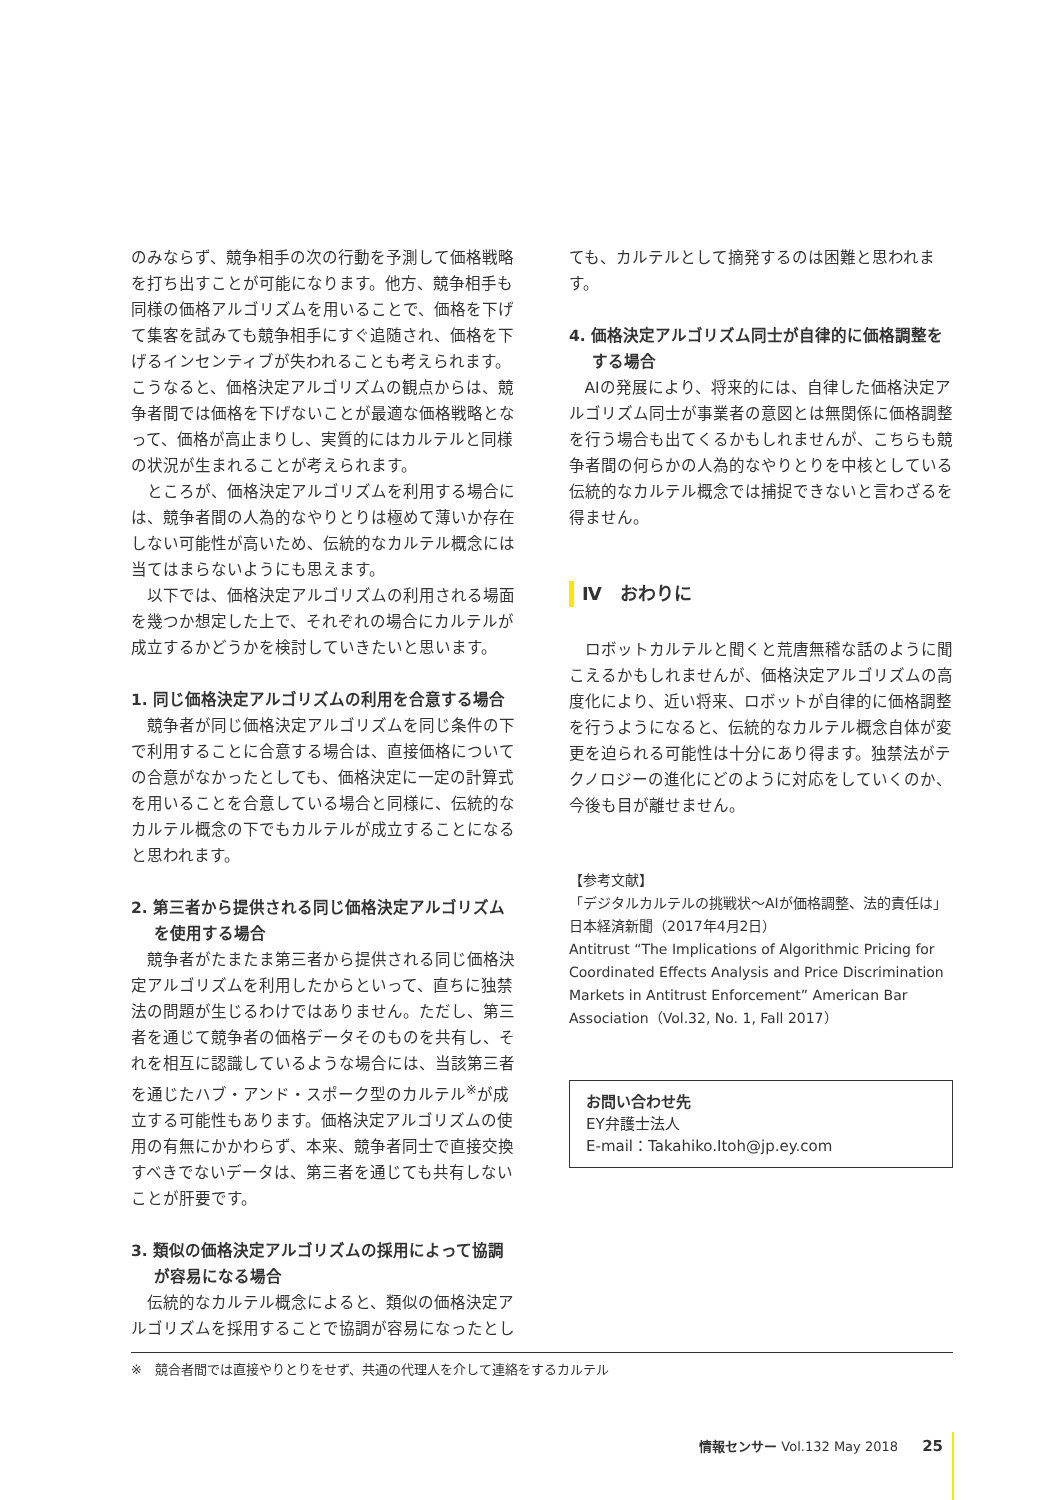のみならず、競争相手の次の行動を予測して価格戦略を打ち出すことが可能になります。他方、競争相手も同様の価格アルゴリズムを用いることで、価格を下げて集客を試みても競争相手にすぐ追随され、価格を下げるインセンティブが失われることも考えられます。こうなると、価格決定アルゴリズムの観点からは、競争者間では価格を下げないことが最適な価格戦略となって、価格が高止まりし、実質的にはカルテルと同様の状況が生まれることが考えられます。
ところが、価格決定アルゴリズムを利用する場合には、競争者間の人為的なやりとりは極めて薄いか存在しない可能性が高いため、伝統的なカルテル概念には当てはまらないようにも思えます。
以下では、価格決定アルゴリズムの利用される場面を幾つか想定した上で、それぞれの場合にカルテルが成立するかどうかを検討していきたいと思います。
1. 同じ価格決定アルゴリズムの利用を合意する場合
競争者が同じ価格決定アルゴリズムを同じ条件の下で利用することに合意する場合は、直接価格についての合意がなかったとしても、価格決定に一定の計算式を用いることを合意している場合と同様に、伝統的なカルテル概念の下でもカルテルが成立することになると思われます。
2. 第三者から提供される同じ価格決定アルゴリズムを使用する場合
競争者がたまたま第三者から提供される同じ価格決定アルゴリズムを利用したからといって、直ちに独禁法の問題が生じるわけではありません。ただし、第三者を通じて競争者の価格データそのものを共有し、それを相互に認識しているような場合には、当該第三者を通じたハブ・アンド・スポーク型のカルテル<sup>※</sup>が成立する可能性もあります。価格決定アルゴリズムの使用の有無にかかわらず、本来、競争者同士で直接交換すべきでないデータは、第三者を通じても共有しないことが肝要です。
3. 類似の価格決定アルゴリズムの採用によって協調が容易になる場合
伝統的なカルテル概念によると、類似の価格決定アルゴリズムを採用することで協調が容易になったとし
ても、カルテルとして摘発するのは困難と思われます。
4. 価格決定アルゴリズム同士が自律的に価格調整をする場合
AIの発展により、将来的には、自律した価格決定アルゴリズム同士が事業者の意図とは無関係に価格調整を行う場合も出てくるかもしれませんが、こちらも競争者間の何らかの人為的なやりとりを中核としている伝統的なカルテル概念では捕捉できないと言わざるを得ません。
Ⅳ　おわりに
ロボットカルテルと聞くと荒唐無稽な話のように聞こえるかもしれませんが、価格決定アルゴリズムの高度化により、近い将来、ロボットが自律的に価格調整を行うようになると、伝統的なカルテル概念自体が変更を迫られる可能性は十分にあり得ます。独禁法がテクノロジーの進化にどのように対応をしていくのか、今後も目が離せません。
【参考文献】
「デジタルカルテルの挑戦状～AIが価格調整、法的責任は」日本経済新聞（2017年4月2日）
Antitrust “The Implications of Algorithmic Pricing for Coordinated Effects Analysis and Price Discrimination Markets in Antitrust Enforcement” American Bar Association（Vol.32, No. 1, Fall 2017）
お問い合わせ先
EY弁護士法人
E-mail：Takahiko.Itoh@jp.ey.com
※　競合者間では直接やりとりをせず、共通の代理人を介して連絡をするカルテル
情報センサー Vol.132 May 2018 25